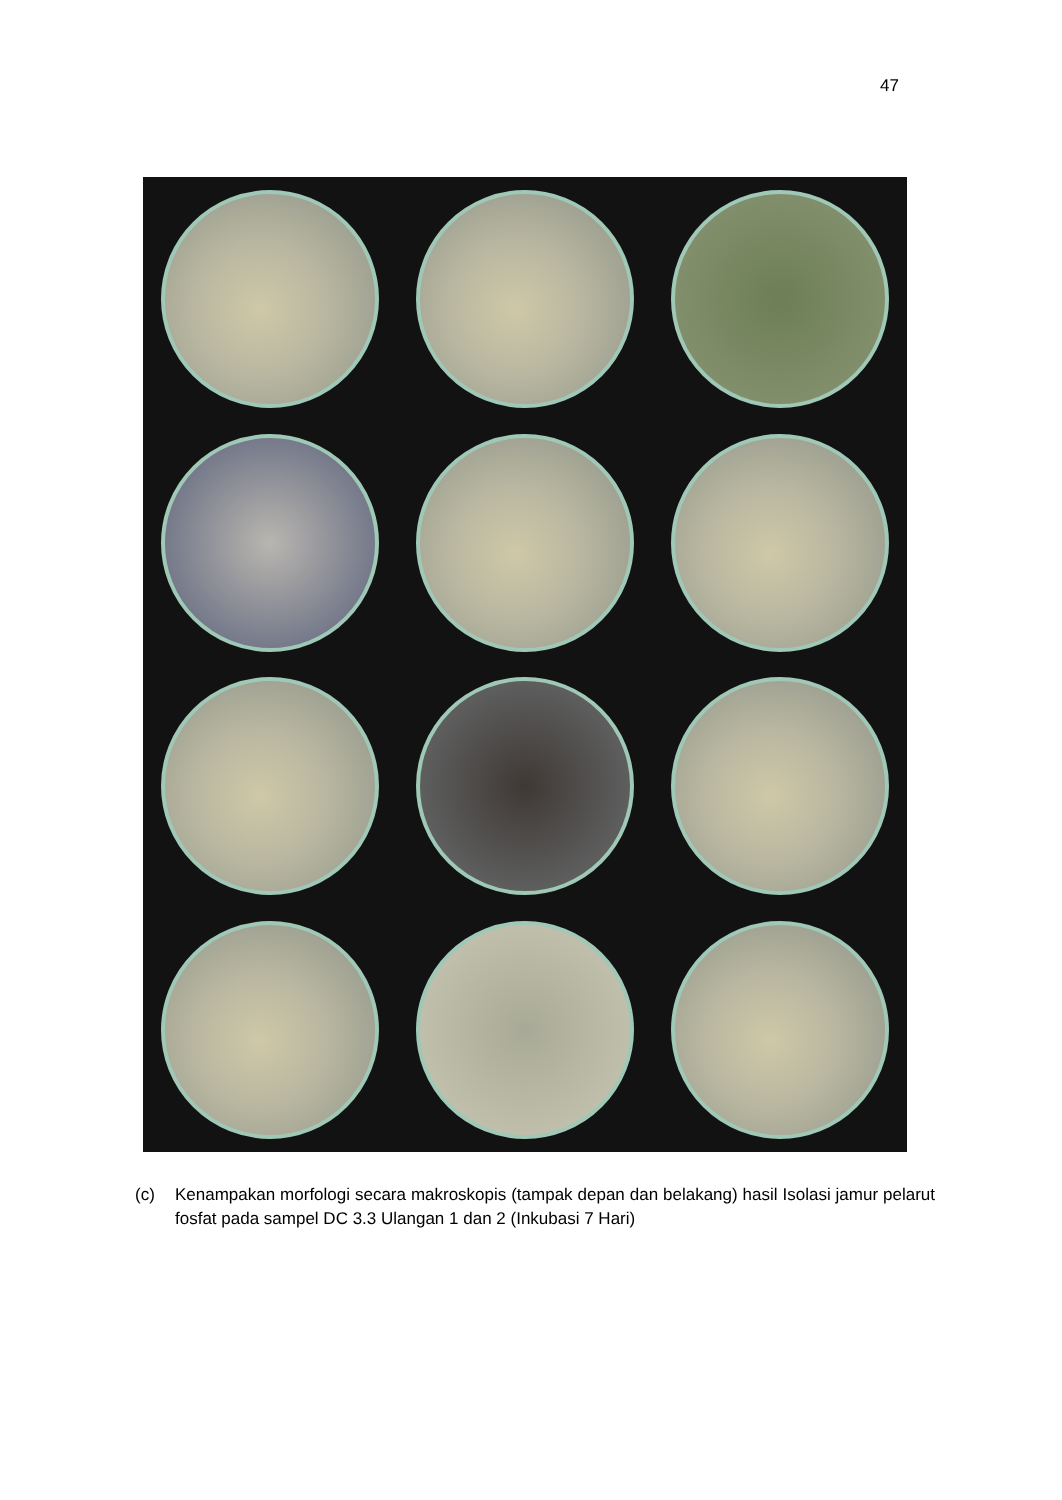47
(c) Kenampakan morfologi secara makroskopis (tampak depan dan belakang) hasil Isolasi jamur pelarut fosfat pada sampel DC 3.3 Ulangan 1 dan 2 (Inkubasi 7 Hari)